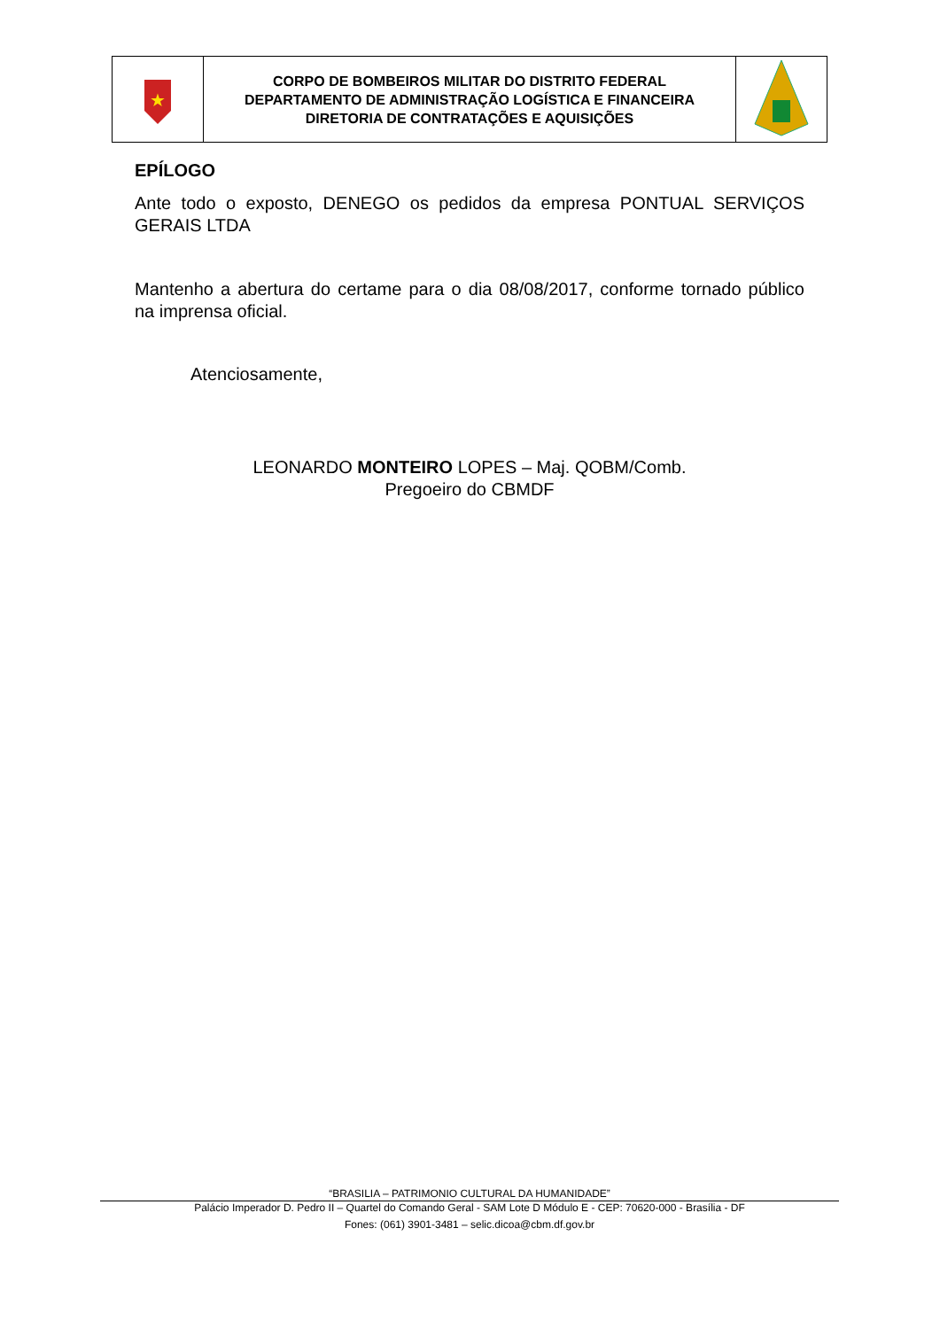| ★ | CORPO DE BOMBEIROS MILITAR DO DISTRITO FEDERAL DEPARTAMENTO DE ADMINISTRAÇÃO LOGÍSTICA E FINANCEIRA DIRETORIA DE CONTRATAÇÕES E AQUISIÇÕES | |
EPÍLOGO
Ante todo o exposto, DENEGO os pedidos da empresa PONTUAL SERVIÇOS GERAIS LTDA
Mantenho a abertura do certame para o dia 08/08/2017, conforme tornado público na imprensa oficial.
Atenciosamente,
LEONARDO MONTEIRO LOPES – Maj. QOBM/Comb.
Pregoeiro do CBMDF
“BRASILIA – PATRIMONIO CULTURAL DA HUMANIDADE”
Palácio Imperador D. Pedro II – Quartel do Comando Geral - SAM Lote D Módulo E - CEP: 70620-000 - Brasília - DF
Fones: (061) 3901-3481 – selic.dicoa@cbm.df.gov.br